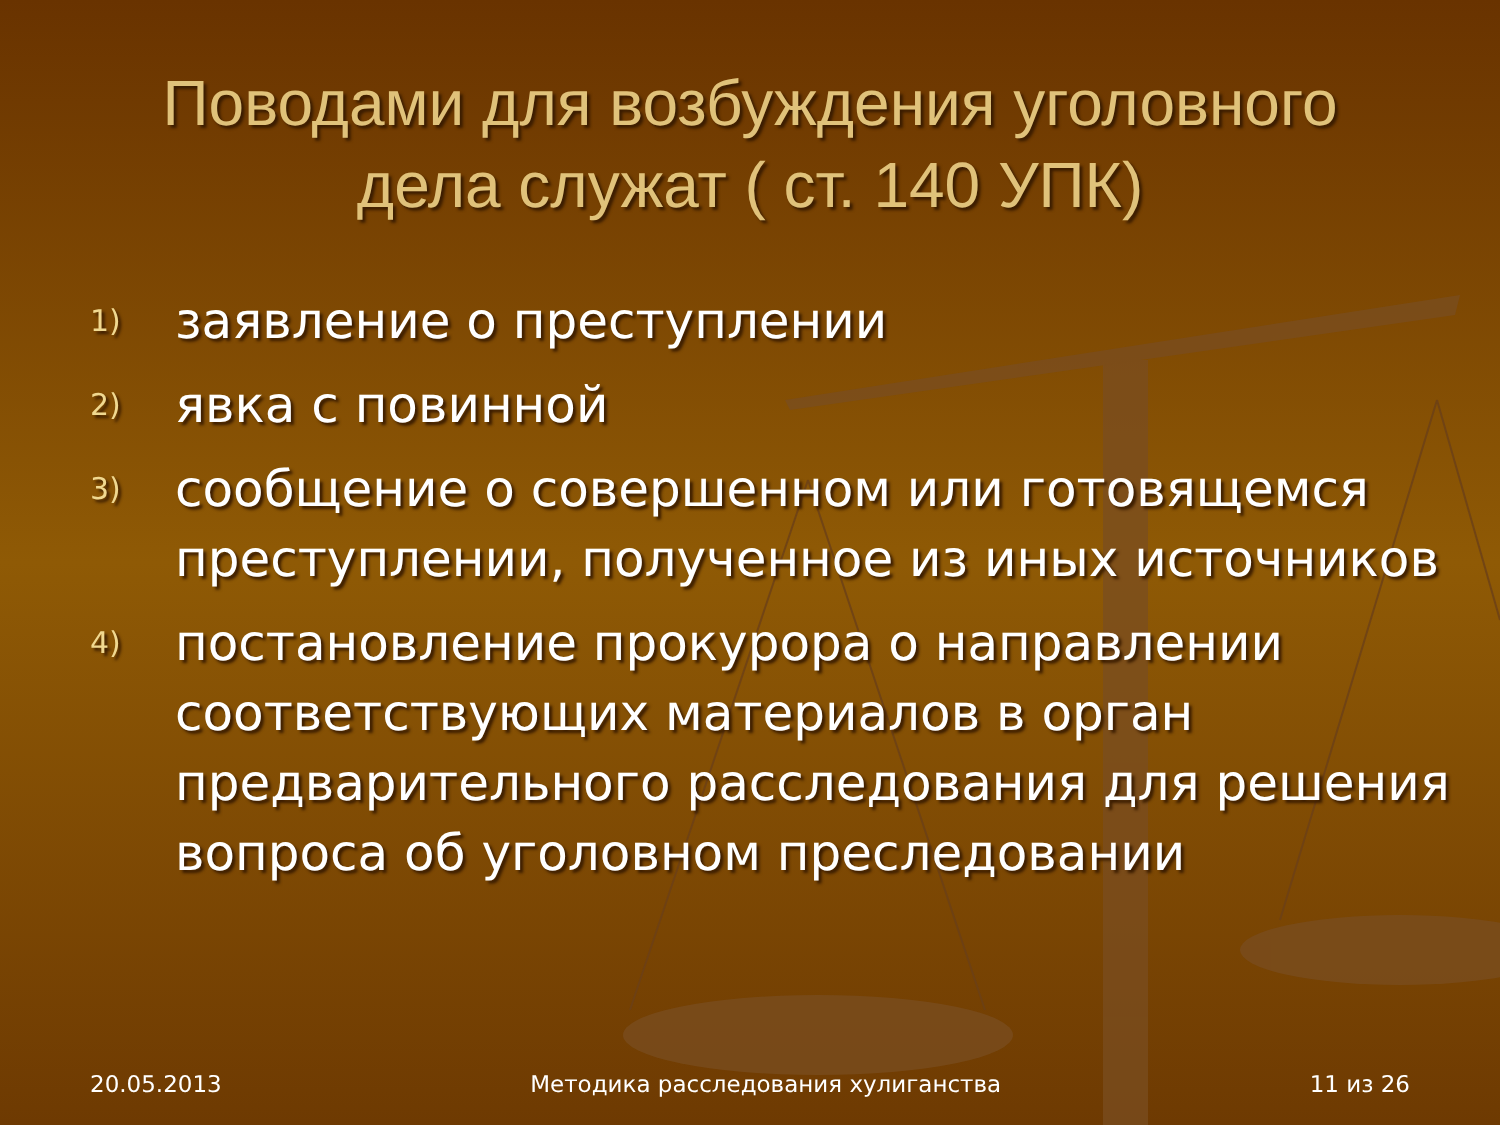Поводами для возбуждения уголовного дела служат ( ст. 140 УПК)
1) заявление о преступлении
2) явка с повинной
3) сообщение о совершенном или готовящемся преступлении, полученное из иных источников
4) постановление прокурора о направлении соответствующих материалов в орган предварительного расследования для решения вопроса об уголовном преследовании
20.05.2013 Методика расследования хулиганства 11 из 26